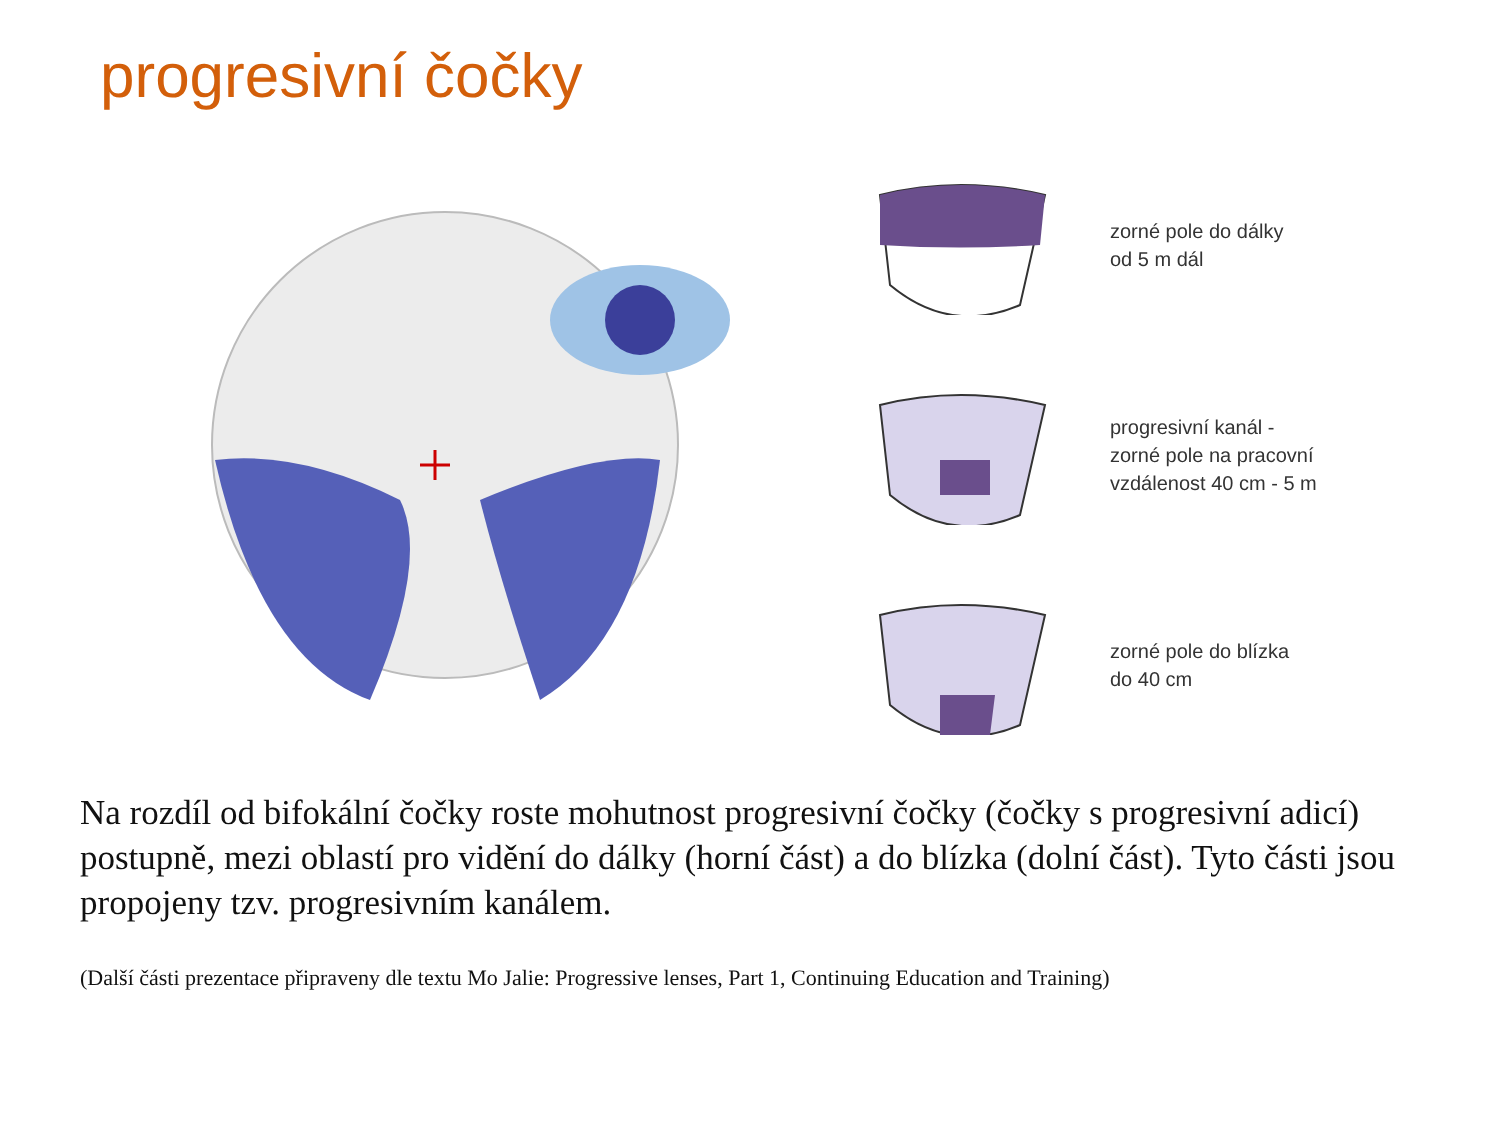progresivní čočky
zorné pole do dálky
od 5 m dál
progresivní kanál -
zorné pole na pracovní
vzdálenost 40 cm - 5 m
zorné pole do blízka
do 40 cm
Na rozdíl od bifokální čočky roste mohutnost progresivní čočky (čočky s progresivní adicí) postupně, mezi oblastí pro vidění do dálky (horní část) a do blízka (dolní část). Tyto části jsou propojeny tzv. progresivním kanálem.
(Další části prezentace připraveny dle textu Mo Jalie: Progressive lenses, Part 1, Continuing Education and Training)